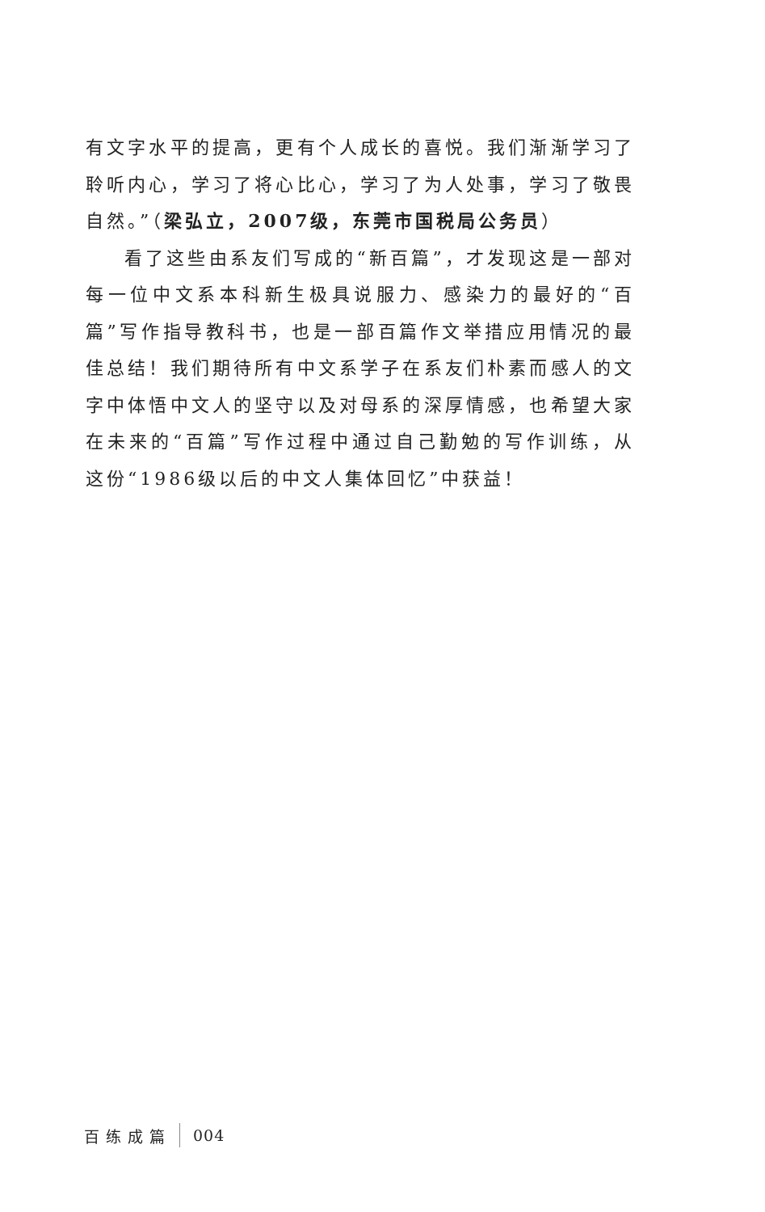有文字水平的提高，更有个人成长的喜悦。我们渐渐学习了聆听内心，学习了将心比心，学习了为人处事，学习了敬畏自然。”（梁弘立，2007级，东莞市国税局公务员）
看了这些由系友们写成的“新百篇”，才发现这是一部对每一位中文系本科新生极具说服力、感染力的最好的“百篇”写作指导教科书，也是一部百篇作文举措应用情况的最佳总结！我们期待所有中文系学子在系友们朴素而感人的文字中体悟中文人的坚守以及对母系的深厚情感，也希望大家在未来的“百篇”写作过程中通过自己勤勉的写作训练，从这份“1986级以后的中文人集体回忆”中获益！
百练成篇 004